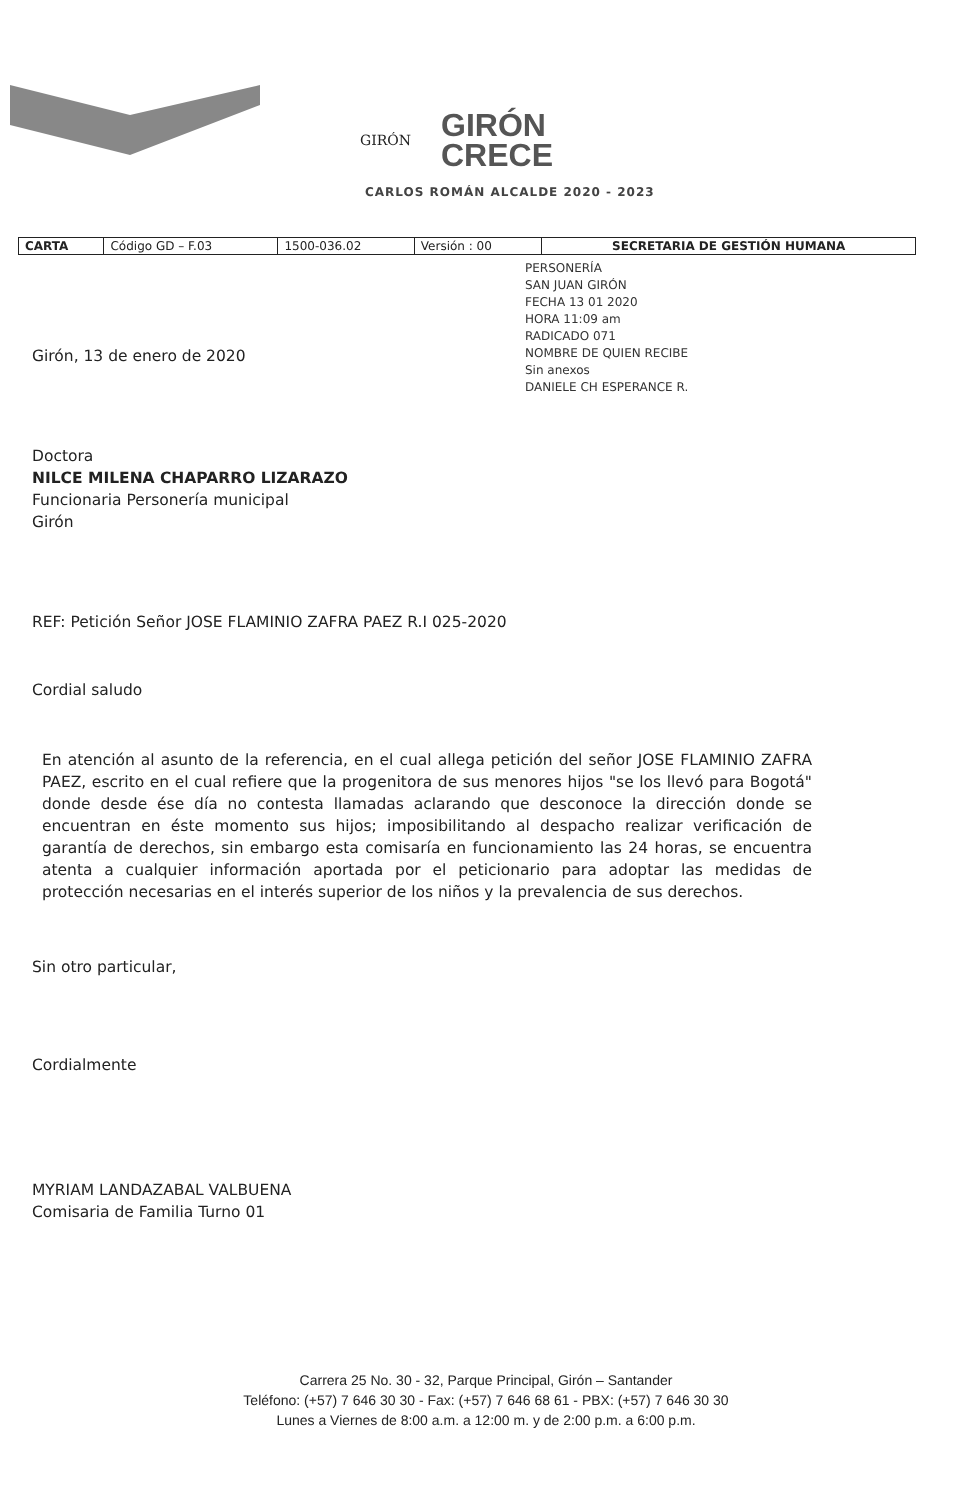GIRÓN
GIRÓN
CRECE
CARLOS ROMÁN ALCALDE 2020 - 2023
| CARTA | Código GD – F.03 | 1500-036.02 | Versión : 00 | SECRETARIA DE GESTIÓN HUMANA |
PERSONERÍA
SAN JUAN GIRÓN
FECHA 13 01 2020
HORA 11:09 am
RADICADO 071
NOMBRE DE QUIEN RECIBE
Sin anexos
DANIELE CH ESPERANCE R.
Girón, 13 de enero de 2020
Doctora
NILCE MILENA CHAPARRO LIZARAZO
Funcionaria Personería municipal
Girón
REF: Petición Señor JOSE FLAMINIO ZAFRA PAEZ R.I 025-2020
Cordial saludo
En atención al asunto de la referencia, en el cual allega petición del señor JOSE FLAMINIO ZAFRA PAEZ, escrito en el cual refiere que la progenitora de sus menores hijos "se los llevó para Bogotá" donde desde ése día no contesta llamadas aclarando que desconoce la dirección donde se encuentran en éste momento sus hijos; imposibilitando al despacho realizar verificación de garantía de derechos, sin embargo esta comisaría en funcionamiento las 24 horas, se encuentra atenta a cualquier información aportada por el peticionario para adoptar las medidas de protección necesarias en el interés superior de los niños y la prevalencia de sus derechos.
Sin otro particular,
Cordialmente
MYRIAM LANDAZABAL VALBUENA
Comisaria de Familia Turno 01
Carrera 25 No. 30 - 32, Parque Principal, Girón – Santander
Teléfono: (+57) 7 646 30 30 - Fax: (+57) 7 646 68 61 - PBX: (+57) 7 646 30 30
Lunes a Viernes de 8:00 a.m. a 12:00 m. y de 2:00 p.m. a 6:00 p.m.